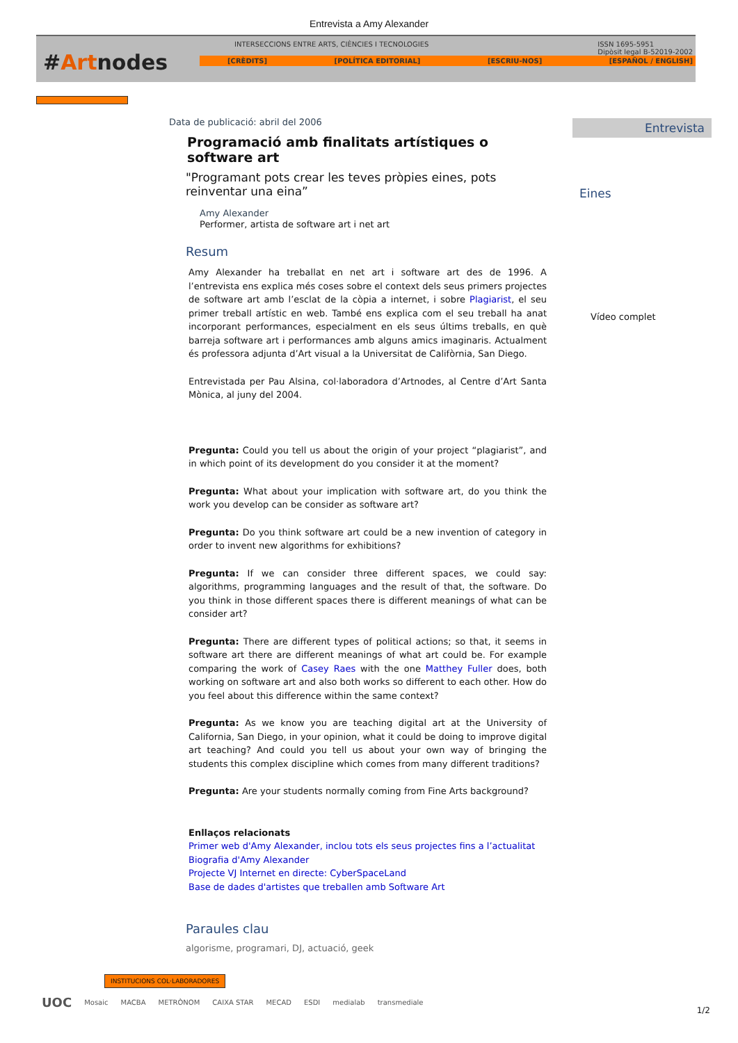Entrevista a Amy Alexander
#Artnodes
INTERSECCIONS ENTRE ARTS, CIÈNCIES I TECNOLOGIES ISSN 1695-5951
Dipòsit legal B-52019-2002
[CRÈDITS] [POLÍTICA EDITORIAL] [ESCRIU-NOS] [ESPAÑOL / ENGLISH]
Data de publicació: abril del 2006
Programació amb finalitats artístiques o software art
"Programant pots crear les teves pròpies eines, pots reinventar una eina”
Amy Alexander
Performer, artista de software art i net art
Resum
Amy Alexander ha treballat en net art i software art des de 1996. A l’entrevista ens explica més coses sobre el context dels seus primers projectes de software art amb l’esclat de la còpia a internet, i sobre Plagiarist, el seu primer treball artístic en web. També ens explica com el seu treball ha anat incorporant performances, especialment en els seus últims treballs, en què barreja software art i performances amb alguns amics imaginaris. Actualment és professora adjunta d’Art visual a la Universitat de Califòrnia, San Diego.
Entrevistada per Pau Alsina, col·laboradora d’Artnodes, al Centre d’Art Santa Mònica, al juny del 2004.
Pregunta: Could you tell us about the origin of your project “plagiarist”, and in which point of its development do you consider it at the moment?
Pregunta: What about your implication with software art, do you think the work you develop can be consider as software art?
Pregunta: Do you think software art could be a new invention of category in order to invent new algorithms for exhibitions?
Pregunta: If we can consider three different spaces, we could say: algorithms, programming languages and the result of that, the software. Do you think in those different spaces there is different meanings of what can be consider art?
Pregunta: There are different types of political actions; so that, it seems in software art there are different meanings of what art could be. For example comparing the work of Casey Raes with the one Matthey Fuller does, both working on software art and also both works so different to each other. How do you feel about this difference within the same context?
Pregunta: As we know you are teaching digital art at the University of California, San Diego, in your opinion, what it could be doing to improve digital art teaching? And could you tell us about your own way of bringing the students this complex discipline which comes from many different traditions?
Pregunta: Are your students normally coming from Fine Arts background?
Enllaços relacionats
Primer web d'Amy Alexander, inclou tots els seus projectes fins a l’actualitat
Biografia d'Amy Alexander
Projecte VJ Internet en directe: CyberSpaceLand
Base de dades d'artistes que treballen amb Software Art
Paraules clau
algorisme, programari, DJ, actuació, geek
Entrevista
Eines
Vídeo complet
INSTITUCIONS COL·LABORADORES
UOC Mosaic MACBA METRÒNOM CAIXA STAR MECAD ESDI medialab transmediale
1/2